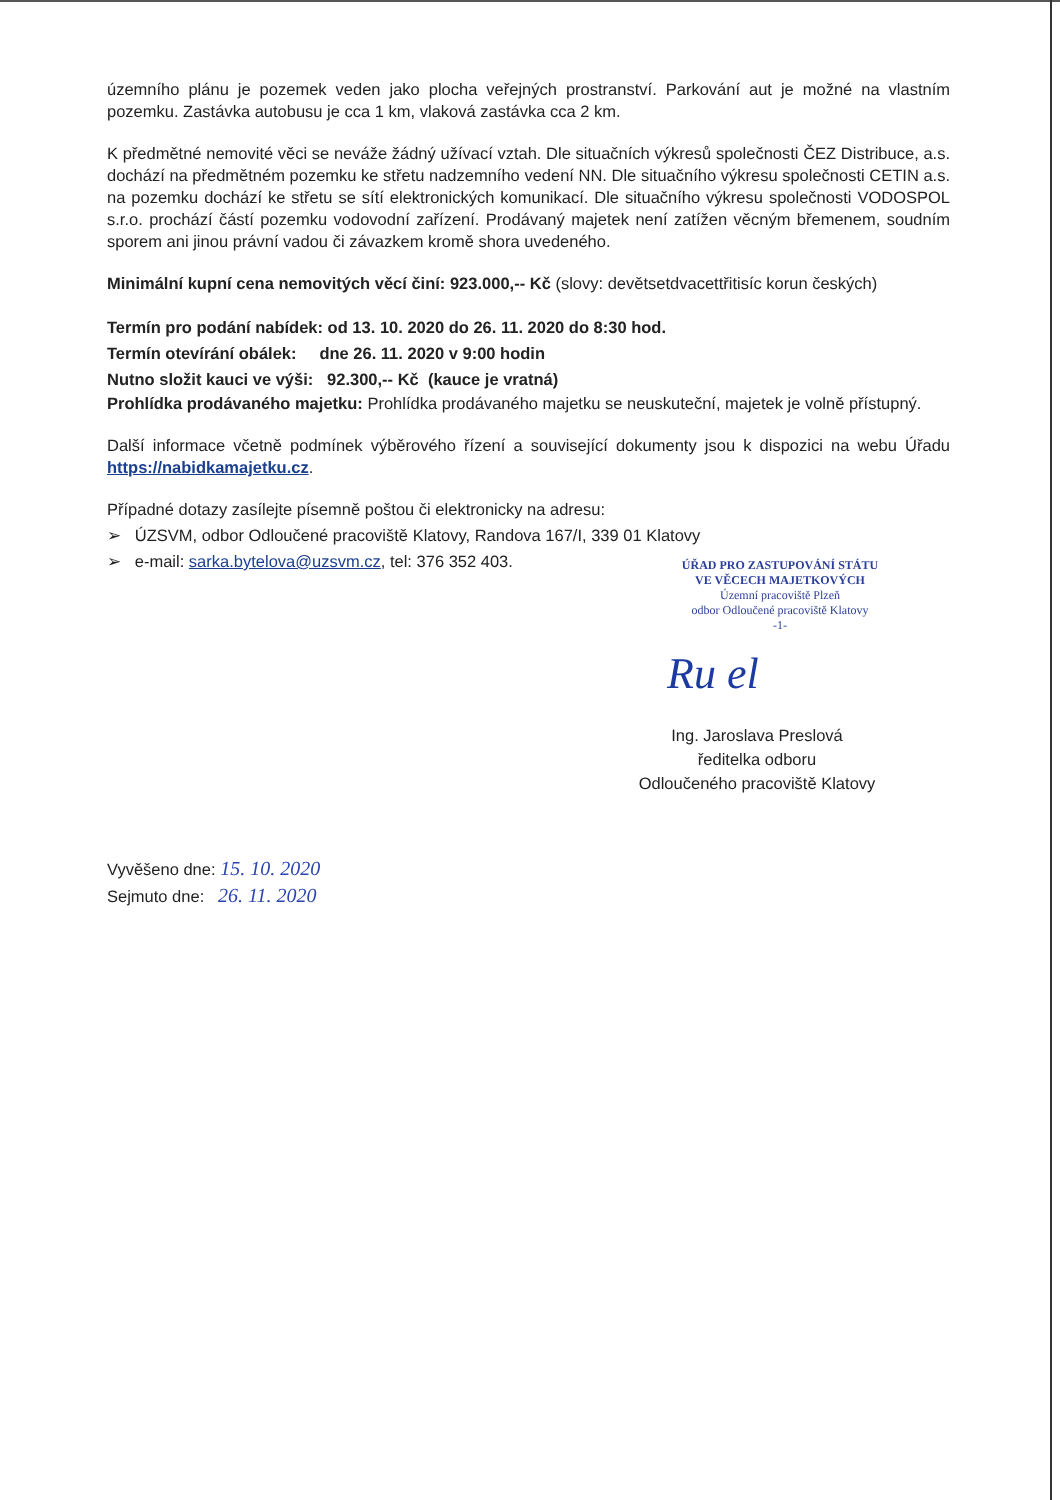územního plánu je pozemek veden jako plocha veřejných prostranství. Parkování aut je možné na vlastním pozemku. Zastávka autobusu je cca 1 km, vlaková zastávka cca 2 km.
K předmětné nemovité věci se neváže žádný užívací vztah. Dle situačních výkresů společnosti ČEZ Distribuce, a.s. dochází na předmětném pozemku ke střetu nadzemního vedení NN. Dle situačního výkresu společnosti CETIN a.s. na pozemku dochází ke střetu se sítí elektronických komunikací. Dle situačního výkresu společnosti VODOSPOL s.r.o. prochází částí pozemku vodovodní zařízení. Prodávaný majetek není zatížen věcným břemenem, soudním sporem ani jinou právní vadou či závazkem kromě shora uvedeného.
Minimální kupní cena nemovitých věcí činí: 923.000,-- Kč (slovy: devětsetdvacettřitisíc korun českých)
Termín pro podání nabídek: od 13. 10. 2020 do 26. 11. 2020 do 8:30 hod.
Termín otevírání obálek: dne 26. 11. 2020 v 9:00 hodin
Nutno složit kauci ve výši: 92.300,-- Kč (kauce je vratná)
Prohlídka prodávaného majetku: Prohlídka prodávaného majetku se neuskuteční, majetek je volně přístupný.
Další informace včetně podmínek výběrového řízení a související dokumenty jsou k dispozici na webu Úřadu https://nabidkamajetku.cz.
Případné dotazy zasílejte písemně poštou či elektronicky na adresu:
➢ ÚZSVM, odbor Odloučené pracoviště Klatovy, Randova 167/I, 339 01 Klatovy
➢ e-mail: sarka.bytelova@uzsvm.cz, tel: 376 352 403.
ÚŘAD PRO ZASTUPOVÁNÍ STÁTU
VE VĚCECH MAJETKOVÝCH
Územní pracoviště Plzeň
odbor Odloučené pracoviště Klatovy
-1-
Ru el
Ing. Jaroslava Preslová
ředitelka odboru
Odloučeného pracoviště Klatovy
Vyvěšeno dne: 15. 10. 2020
Sejmuto dne: 26. 11. 2020